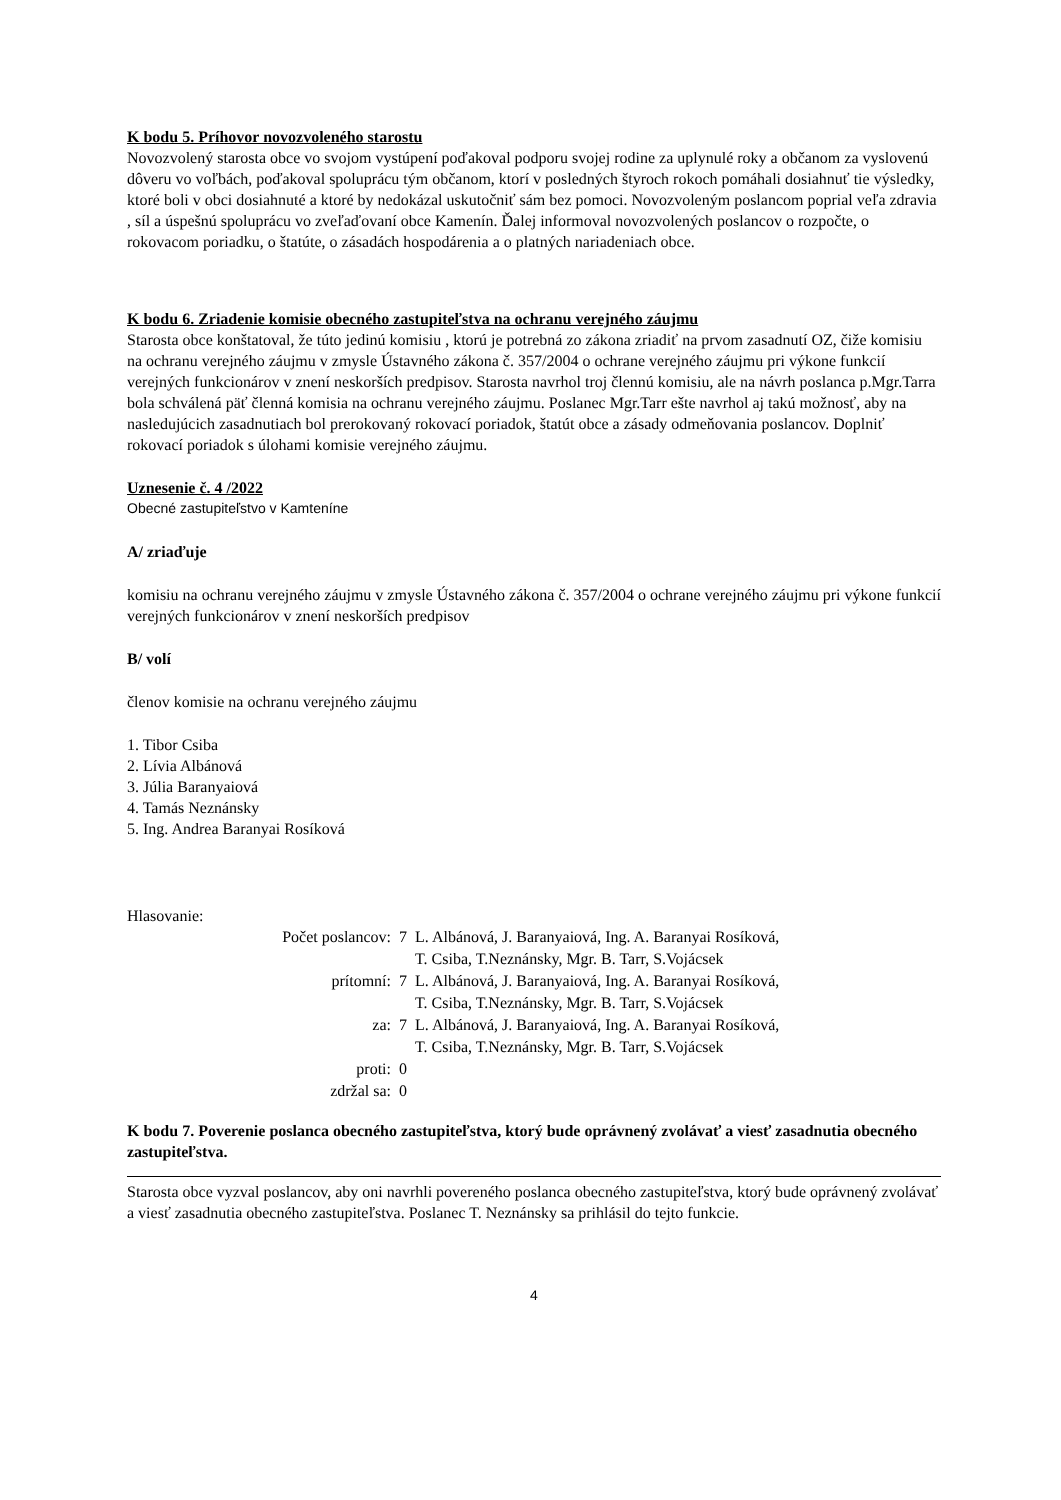K bodu 5. Príhovor novozvoleného starostu
Novozvolený starosta obce vo svojom vystúpení poďakoval podporu svojej rodine za uplynulé roky a občanom za vyslovenú dôveru vo voľbách, poďakoval spoluprácu tým občanom, ktorí v posledných štyroch rokoch pomáhali dosiahnuť tie výsledky, ktoré boli v obci dosiahnuté a ktoré by nedokázal uskutočniť sám bez pomoci. Novozvoleným poslancom poprial veľa zdravia , síl a úspešnú spoluprácu vo zveľaďovaní obce Kamenín. Ďalej informoval novozvolených poslancov o rozpočte, o rokovacom poriadku, o štatúte, o zásadách hospodárenia a o platných nariadeniach obce.
K bodu 6. Zriadenie komisie obecného zastupiteľstva na ochranu verejného záujmu
Starosta obce konštatoval, že túto jedinú komisiu , ktorú je potrebná zo zákona zriadiť na prvom zasadnutí OZ, čiže komisiu na ochranu verejného záujmu v zmysle Ústavného zákona č. 357/2004 o ochrane verejného záujmu pri výkone funkcií verejných funkcionárov v znení neskorších predpisov. Starosta navrhol troj člennú komisiu, ale na návrh poslanca p.Mgr.Tarra bola schválená päť členná komisia na ochranu verejného záujmu. Poslanec Mgr.Tarr ešte navrhol aj takú možnosť, aby na nasledujúcich zasadnutiach bol prerokovaný rokovací poriadok, štatút obce a zásady odmeňovania poslancov. Doplniť rokovací poriadok s úlohami komisie verejného záujmu.
Uznesenie č. 4 /2022
Obecné zastupiteľstvo v Kamteníne
A/ zriaďuje
komisiu na ochranu verejného záujmu v zmysle Ústavného zákona č. 357/2004 o ochrane verejného záujmu pri výkone funkcií verejných funkcionárov v znení neskorších predpisov
B/ volí
členov komisie na ochranu verejného záujmu
1. Tibor Csiba
2. Lívia Albánová
3. Júlia Baranyaiová
4. Tamás Neznánsky
5. Ing. Andrea Baranyai Rosíková
Hlasovanie:
| Počet poslancov: | 7 | L. Albánová, J. Baranyaiová, Ing. A. Baranyai Rosíková, T. Csiba, T.Neznánsky, Mgr. B. Tarr, S.Vojácsek |
| prítomní: | 7 | L. Albánová, J. Baranyaiová, Ing. A. Baranyai Rosíková, T. Csiba, T.Neznánsky, Mgr. B. Tarr, S.Vojácsek |
| za: | 7 | L. Albánová, J. Baranyaiová, Ing. A. Baranyai Rosíková, T. Csiba, T.Neznánsky, Mgr. B. Tarr, S.Vojácsek |
| proti: | 0 | |
| zdržal sa: | 0 | |
K bodu 7. Poverenie poslanca obecného zastupiteľstva, ktorý bude oprávnený zvolávať a viesť zasadnutia obecného zastupiteľstva.
Starosta obce vyzval poslancov, aby oni navrhli povereného poslanca obecného zastupiteľstva, ktorý bude oprávnený zvolávať a viesť zasadnutia obecného zastupiteľstva. Poslanec T. Neznánsky sa prihlásil do tejto funkcie.
4